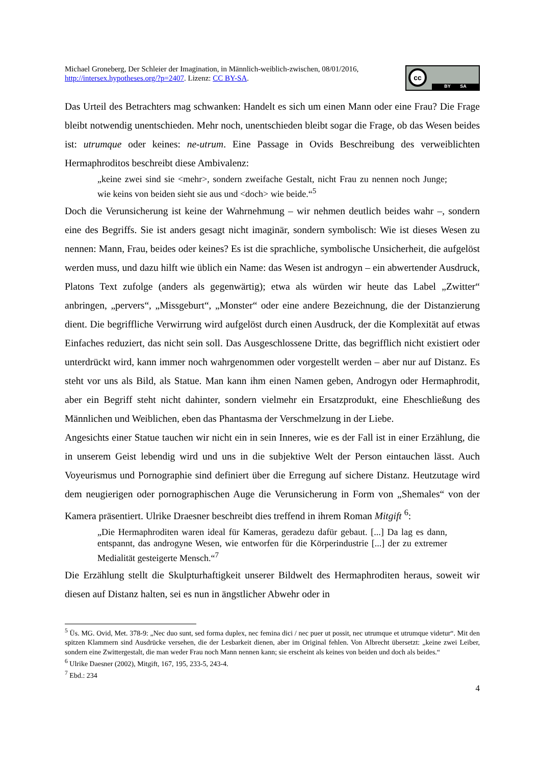Michael Groneberg, Der Schleier der Imagination, in Männlich-weiblich-zwischen, 08/01/2016, http://intersex.hypotheses.org/?p=2407. Lizenz: CC BY-SA.
cc
BY SA
Das Urteil des Betrachters mag schwanken: Handelt es sich um einen Mann oder eine Frau? Die Frage bleibt notwendig unentschieden. Mehr noch, unentschieden bleibt sogar die Frage, ob das Wesen beides ist: utrumque oder keines: ne-utrum. Eine Passage in Ovids Beschreibung des verweiblichten Hermaphroditos beschreibt diese Ambivalenz:
„keine zwei sind sie <mehr>, sondern zweifache Gestalt, nicht Frau zu nennen noch Junge; wie keins von beiden sieht sie aus und <doch> wie beide.“<sup>5</sup>
Doch die Verunsicherung ist keine der Wahrnehmung – wir nehmen deutlich beides wahr –, sondern eine des Begriffs. Sie ist anders gesagt nicht imaginär, sondern symbolisch: Wie ist dieses Wesen zu nennen: Mann, Frau, beides oder keines? Es ist die sprachliche, symbolische Unsicherheit, die aufgelöst werden muss, und dazu hilft wie üblich ein Name: das Wesen ist androgyn – ein abwertender Ausdruck, Platons Text zufolge (anders als gegenwärtig); etwa als würden wir heute das Label „Zwitter“ anbringen, „pervers“, „Missgeburt“, „Monster“ oder eine andere Bezeichnung, die der Distanzierung dient. Die begriffliche Verwirrung wird aufgelöst durch einen Ausdruck, der die Komplexität auf etwas Einfaches reduziert, das nicht sein soll. Das Ausgeschlossene Dritte, das begrifflich nicht existiert oder unterdrückt wird, kann immer noch wahrgenommen oder vorgestellt werden – aber nur auf Distanz. Es steht vor uns als Bild, als Statue. Man kann ihm einen Namen geben, Androgyn oder Hermaphrodit, aber ein Begriff steht nicht dahinter, sondern vielmehr ein Ersatzprodukt, eine Eheschließung des Männlichen und Weiblichen, eben das Phantasma der Verschmelzung in der Liebe.
Angesichts einer Statue tauchen wir nicht ein in sein Inneres, wie es der Fall ist in einer Erzählung, die in unserem Geist lebendig wird und uns in die subjektive Welt der Person eintauchen lässt. Auch Voyeurismus und Pornographie sind definiert über die Erregung auf sichere Distanz. Heutzutage wird dem neugierigen oder pornographischen Auge die Verunsicherung in Form von „Shemales“ von der Kamera präsentiert. Ulrike Draesner beschreibt dies treffend in ihrem Roman Mitgift <sup>6</sup>:
„Die Hermaphroditen waren ideal für Kameras, geradezu dafür gebaut. [...] Da lag es dann, entspannt, das androgyne Wesen, wie entworfen für die Körperindustrie [...] der zu extremer Medialität gesteigerte Mensch.“<sup>7</sup>
Die Erzählung stellt die Skulpturhaftigkeit unserer Bildwelt des Hermaphroditen heraus, soweit wir diesen auf Distanz halten, sei es nun in ängstlicher Abwehr oder in
<sup>5</sup> Üs. MG. Ovid, Met. 378-9: „Nec duo sunt, sed forma duplex, nec femina dici / nec puer ut possit, nec utrumque et utrumque videtur“. Mit den spitzen Klammern sind Ausdrücke versehen, die der Lesbarkeit dienen, aber im Original fehlen. Von Albrecht übersetzt: „keine zwei Leiber, sondern eine Zwittergestalt, die man weder Frau noch Mann nennen kann; sie erscheint als keines von beiden und doch als beides.“
<sup>6</sup> Ulrike Daesner (2002), Mitgift, 167, 195, 233-5, 243-4.
<sup>7</sup> Ebd.: 234
4